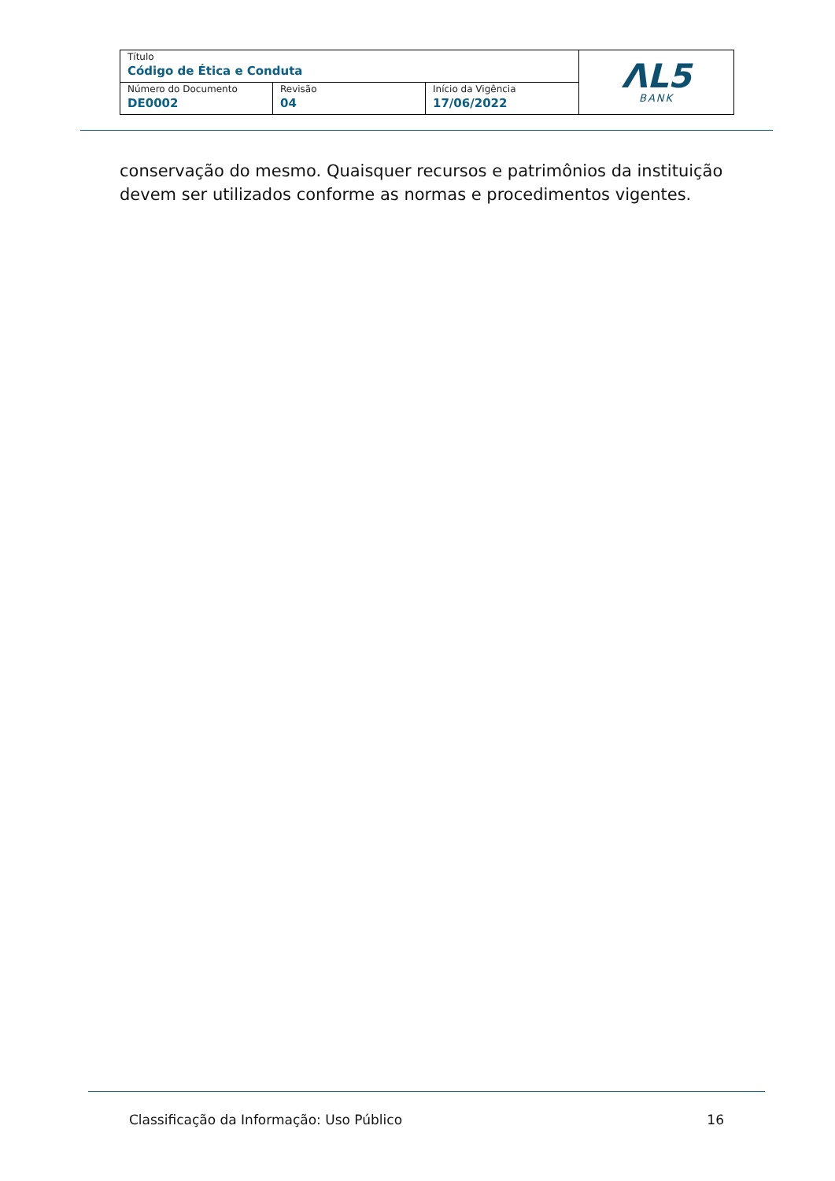| Título Código de Ética e Conduta | | | ΛL5 BANK |
| Número do Documento DE0002 | Revisão 04 | Início da Vigência 17/06/2022 | |
conservação do mesmo. Quaisquer recursos e patrimônios da instituição devem ser utilizados conforme as normas e procedimentos vigentes.
Classificação da Informação: Uso Público 16